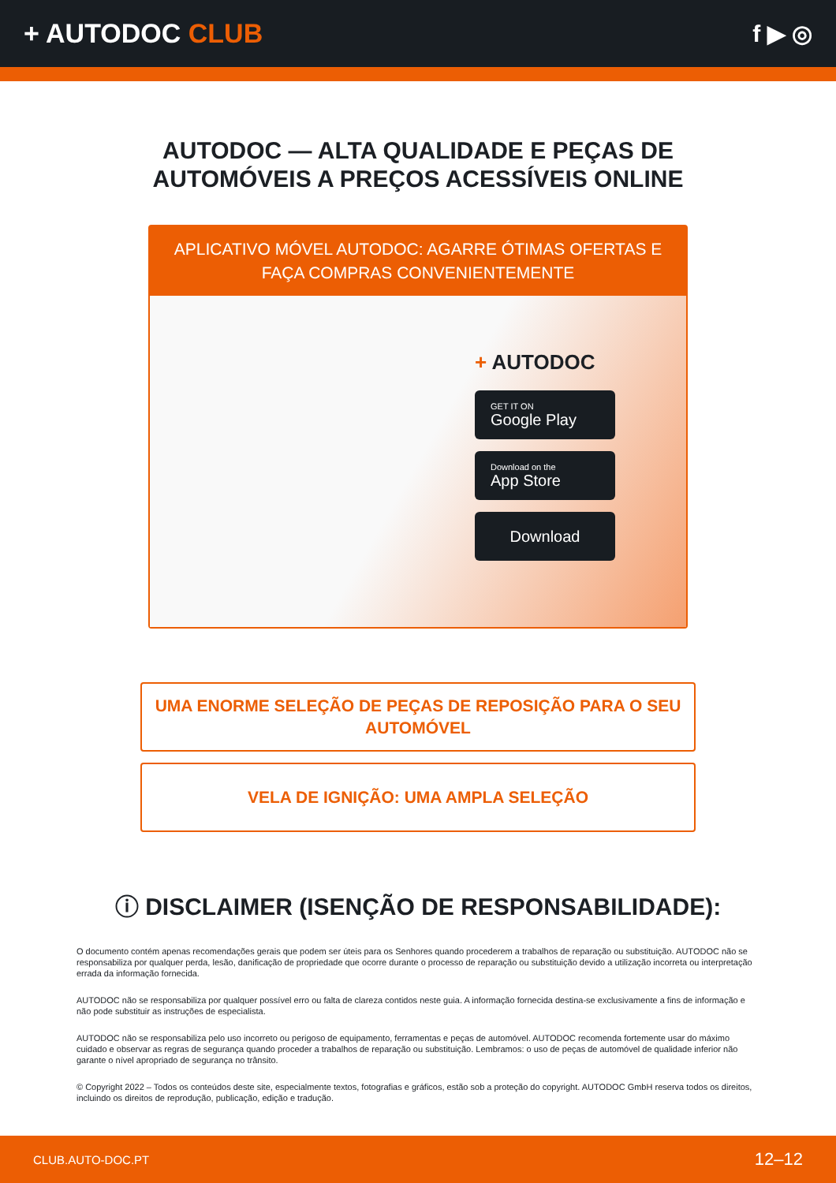+ AUTODOC CLUB f ▶ ◎
AUTODOC — ALTA QUALIDADE E PEÇAS DE
AUTOMÓVEIS A PREÇOS ACESSÍVEIS ONLINE
APLICATIVO MÓVEL AUTODOC: AGARRE ÓTIMAS OFERTAS E FAÇA COMPRAS CONVENIENTEMENTE
+ AUTODOC
GET IT ON
Google Play
Download on the
App Store
Download
UMA ENORME SELEÇÃO DE PEÇAS DE REPOSIÇÃO PARA O SEU AUTOMÓVEL
VELA DE IGNIÇÃO: UMA AMPLA SELEÇÃO
ⓘ DISCLAIMER (ISENÇÃO DE RESPONSABILIDADE):
O documento contém apenas recomendações gerais que podem ser úteis para os Senhores quando procederem a trabalhos de reparação ou substituição. AUTODOC não se responsabiliza por qualquer perda, lesão, danificação de propriedade que ocorre durante o processo de reparação ou substituição devido a utilização incorreta ou interpretação errada da informação fornecida.
AUTODOC não se responsabiliza por qualquer possível erro ou falta de clareza contidos neste guia. A informação fornecida destina-se exclusivamente a fins de informação e não pode substituir as instruções de especialista.
AUTODOC não se responsabiliza pelo uso incorreto ou perigoso de equipamento, ferramentas e peças de automóvel. AUTODOC recomenda fortemente usar do máximo cuidado e observar as regras de segurança quando proceder a trabalhos de reparação ou substituição. Lembramos: o uso de peças de automóvel de qualidade inferior não garante o nível apropriado de segurança no trânsito.
© Copyright 2022 – Todos os conteúdos deste site, especialmente textos, fotografias e gráficos, estão sob a proteção do copyright. AUTODOC GmbH reserva todos os direitos, incluindo os direitos de reprodução, publicação, edição e tradução.
CLUB.AUTO-DOC.PT 12–12